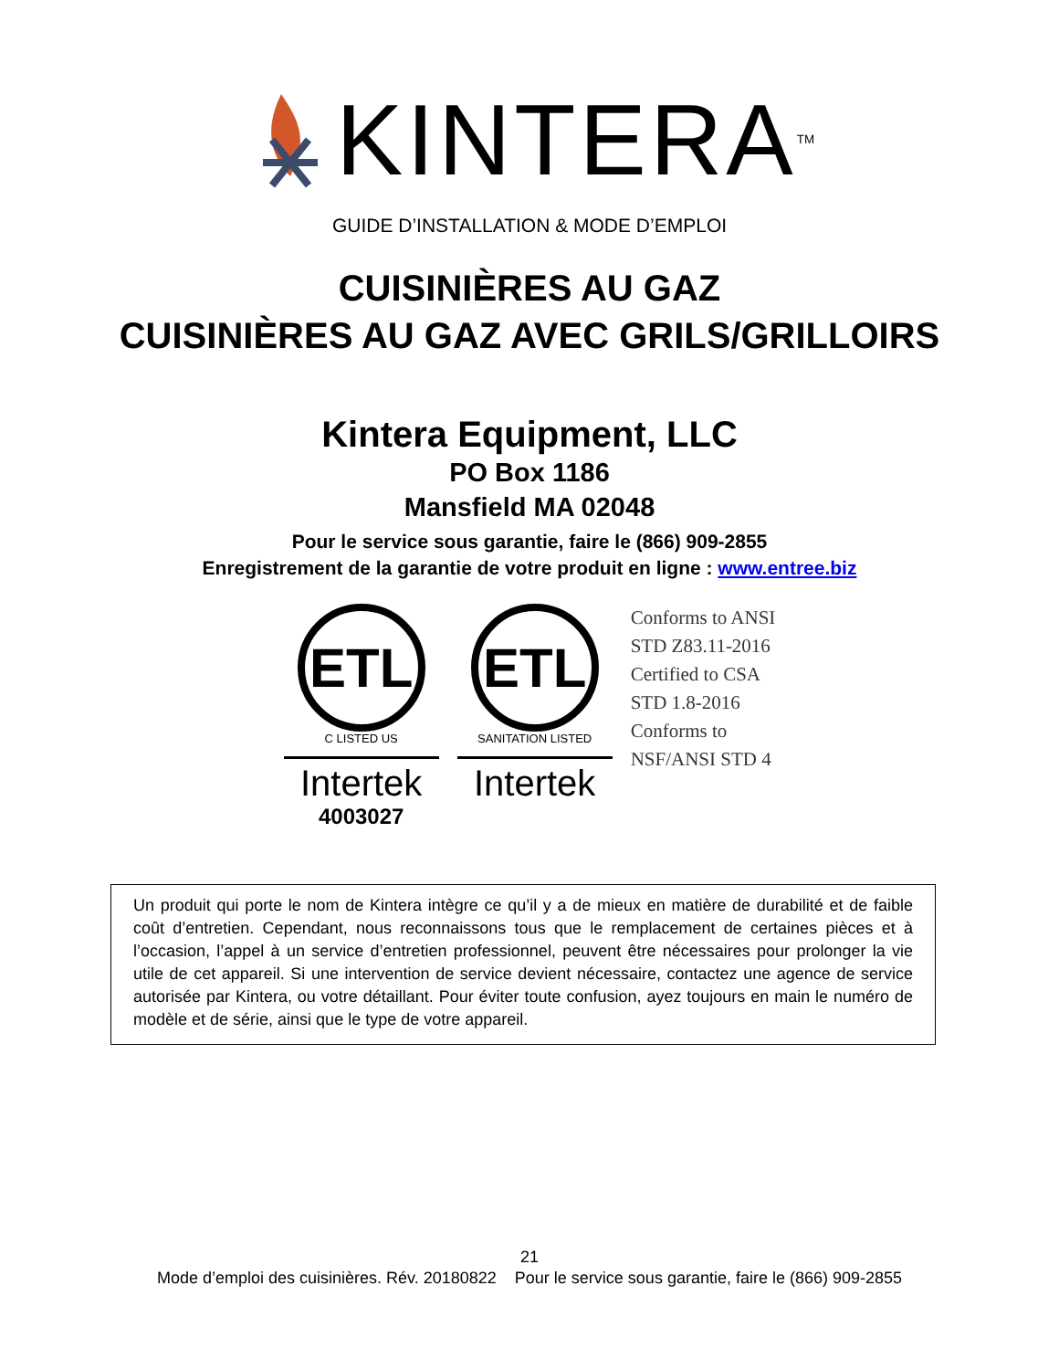KINTERA<sup>TM</sup>
GUIDE D’INSTALLATION & MODE D’EMPLOI
CUISINIÈRES AU GAZ
CUISINIÈRES AU GAZ AVEC GRILS/GRILLOIRS
Kintera Equipment, LLC
PO Box 1186
Mansfield MA 02048
Pour le service sous garantie, faire le (866) 909-2855
Enregistrement de la garantie de votre produit en ligne : www.entree.biz
ETL
C LISTED US
Intertek
4003027
ETL
SANITATION LISTED
Intertek
Conforms to ANSI
STD Z83.11-2016
Certified to CSA
STD 1.8-2016
Conforms to
NSF/ANSI STD 4
Un produit qui porte le nom de Kintera intègre ce qu’il y a de mieux en matière de durabilité et de faible coût d’entretien. Cependant, nous reconnaissons tous que le remplacement de certaines pièces et à l’occasion, l’appel à un service d’entretien professionnel, peuvent être nécessaires pour prolonger la vie utile de cet appareil. Si une intervention de service devient nécessaire, contactez une agence de service autorisée par Kintera, ou votre détaillant. Pour éviter toute confusion, ayez toujours en main le numéro de modèle et de série, ainsi que le type de votre appareil.
21
Mode d’emploi des cuisinières. Rév. 20180822 Pour le service sous garantie, faire le (866) 909-2855